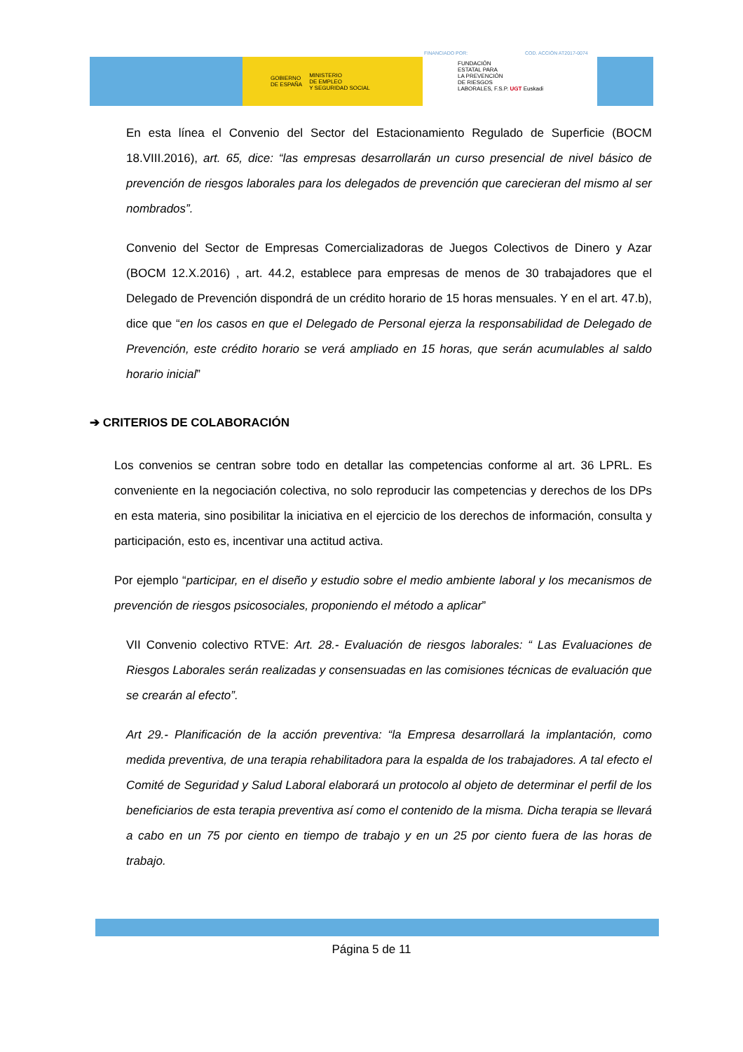GOBIERNO
DE ESPAÑA MINISTERIO
DE EMPLEO
Y SEGURIDAD SOCIAL
FINANCIADO POR: COD. ACCIÓN AT2017-0074
FUNDACIÓN
ESTATAL PARA
LA PREVENCIÓN
DE RIESGOS
LABORALES, F.S.P. UGT Euskadi
En esta línea el Convenio del Sector del Estacionamiento Regulado de Superficie (BOCM 18.VIII.2016), art. 65, dice: “las empresas desarrollarán un curso presencial de nivel básico de prevención de riesgos laborales para los delegados de prevención que carecieran del mismo al ser nombrados”.
Convenio del Sector de Empresas Comercializadoras de Juegos Colectivos de Dinero y Azar (BOCM 12.X.2016) , art. 44.2, establece para empresas de menos de 30 trabajadores que el Delegado de Prevención dispondrá de un crédito horario de 15 horas mensuales. Y en el art. 47.b), dice que “en los casos en que el Delegado de Personal ejerza la responsabilidad de Delegado de Prevención, este crédito horario se verá ampliado en 15 horas, que serán acumulables al saldo horario inicial”
➔ CRITERIOS DE COLABORACIÓN
Los convenios se centran sobre todo en detallar las competencias conforme al art. 36 LPRL. Es conveniente en la negociación colectiva, no solo reproducir las competencias y derechos de los DPs en esta materia, sino posibilitar la iniciativa en el ejercicio de los derechos de información, consulta y participación, esto es, incentivar una actitud activa.
Por ejemplo “participar, en el diseño y estudio sobre el medio ambiente laboral y los mecanismos de prevención de riesgos psicosociales, proponiendo el método a aplicar”
VII Convenio colectivo RTVE: Art. 28.- Evaluación de riesgos laborales: “ Las Evaluaciones de Riesgos Laborales serán realizadas y consensuadas en las comisiones técnicas de evaluación que se crearán al efecto”.
Art 29.- Planificación de la acción preventiva: “la Empresa desarrollará la implantación, como medida preventiva, de una terapia rehabilitadora para la espalda de los trabajadores. A tal efecto el Comité de Seguridad y Salud Laboral elaborará un protocolo al objeto de determinar el perfil de los beneficiarios de esta terapia preventiva así como el contenido de la misma. Dicha terapia se llevará a cabo en un 75 por ciento en tiempo de trabajo y en un 25 por ciento fuera de las horas de trabajo.
Página 5 de 11